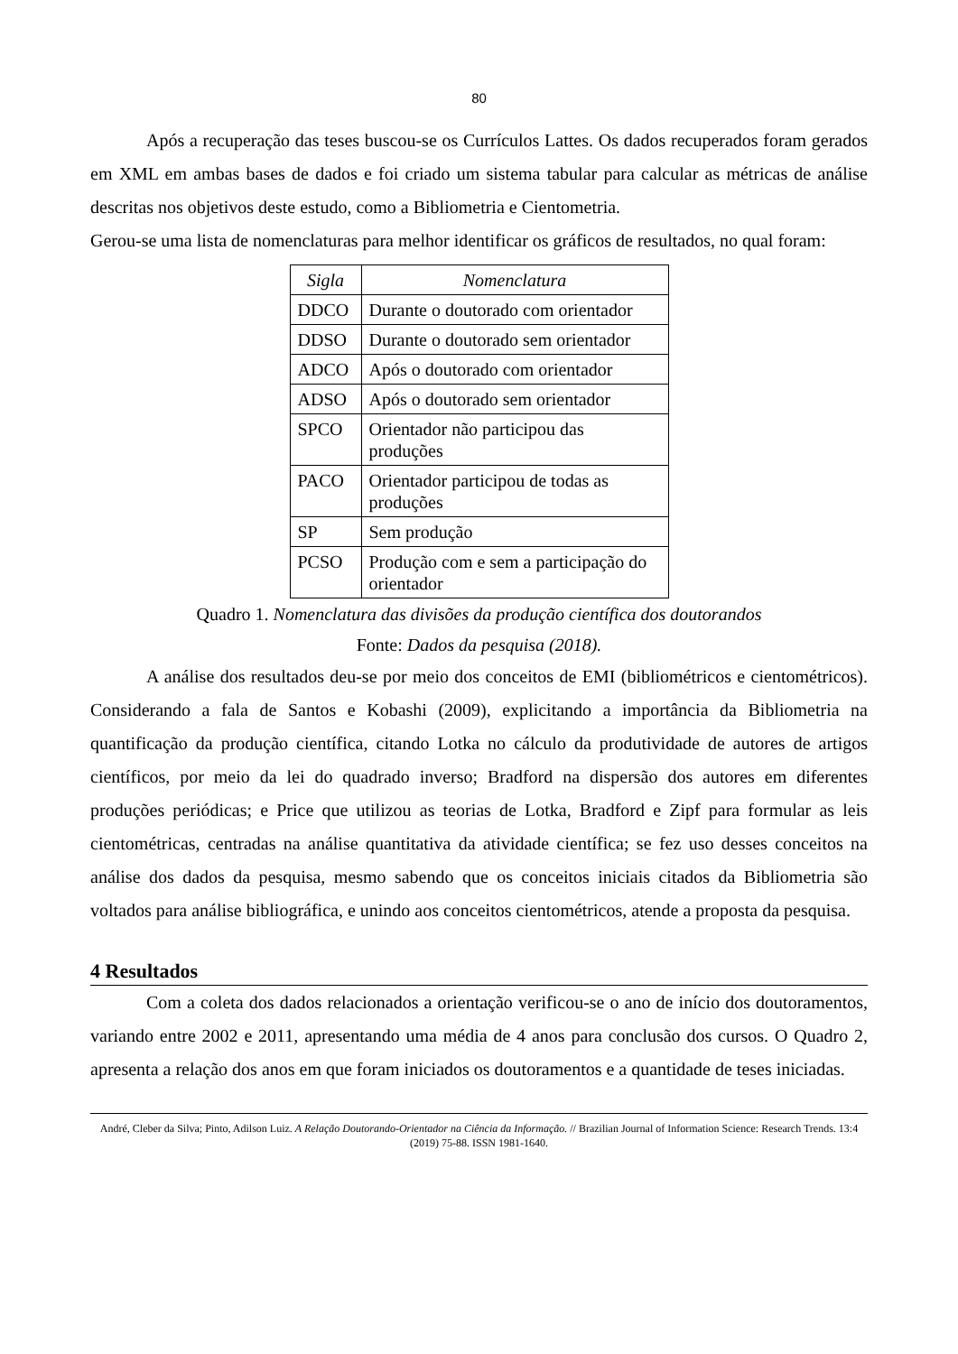80
Após a recuperação das teses buscou-se os Currículos Lattes. Os dados recuperados foram gerados em XML em ambas bases de dados e foi criado um sistema tabular para calcular as métricas de análise descritas nos objetivos deste estudo, como a Bibliometria e Cientometria.
Gerou-se uma lista de nomenclaturas para melhor identificar os gráficos de resultados, no qual foram:
| Sigla | Nomenclatura |
| --- | --- |
| DDCO | Durante o doutorado com orientador |
| DDSO | Durante o doutorado sem orientador |
| ADCO | Após o doutorado com orientador |
| ADSO | Após o doutorado sem orientador |
| SPCO | Orientador não participou das produções |
| PACO | Orientador participou de todas as produções |
| SP | Sem produção |
| PCSO | Produção com e sem a participação do orientador |
Quadro 1. Nomenclatura das divisões da produção científica dos doutorandos
Fonte: Dados da pesquisa (2018).
A análise dos resultados deu-se por meio dos conceitos de EMI (bibliométricos e cientométricos). Considerando a fala de Santos e Kobashi (2009), explicitando a importância da Bibliometria na quantificação da produção científica, citando Lotka no cálculo da produtividade de autores de artigos científicos, por meio da lei do quadrado inverso; Bradford na dispersão dos autores em diferentes produções periódicas; e Price que utilizou as teorias de Lotka, Bradford e Zipf para formular as leis cientométricas, centradas na análise quantitativa da atividade científica; se fez uso desses conceitos na análise dos dados da pesquisa, mesmo sabendo que os conceitos iniciais citados da Bibliometria são voltados para análise bibliográfica, e unindo aos conceitos cientométricos, atende a proposta da pesquisa.
4 Resultados
Com a coleta dos dados relacionados a orientação verificou-se o ano de início dos doutoramentos, variando entre 2002 e 2011, apresentando uma média de 4 anos para conclusão dos cursos. O Quadro 2, apresenta a relação dos anos em que foram iniciados os doutoramentos e a quantidade de teses iniciadas.
André, Cleber da Silva; Pinto, Adilson Luiz. A Relação Doutorando-Orientador na Ciência da Informação. // Brazilian Journal of Information Science: Research Trends. 13:4 (2019) 75-88. ISSN 1981-1640.